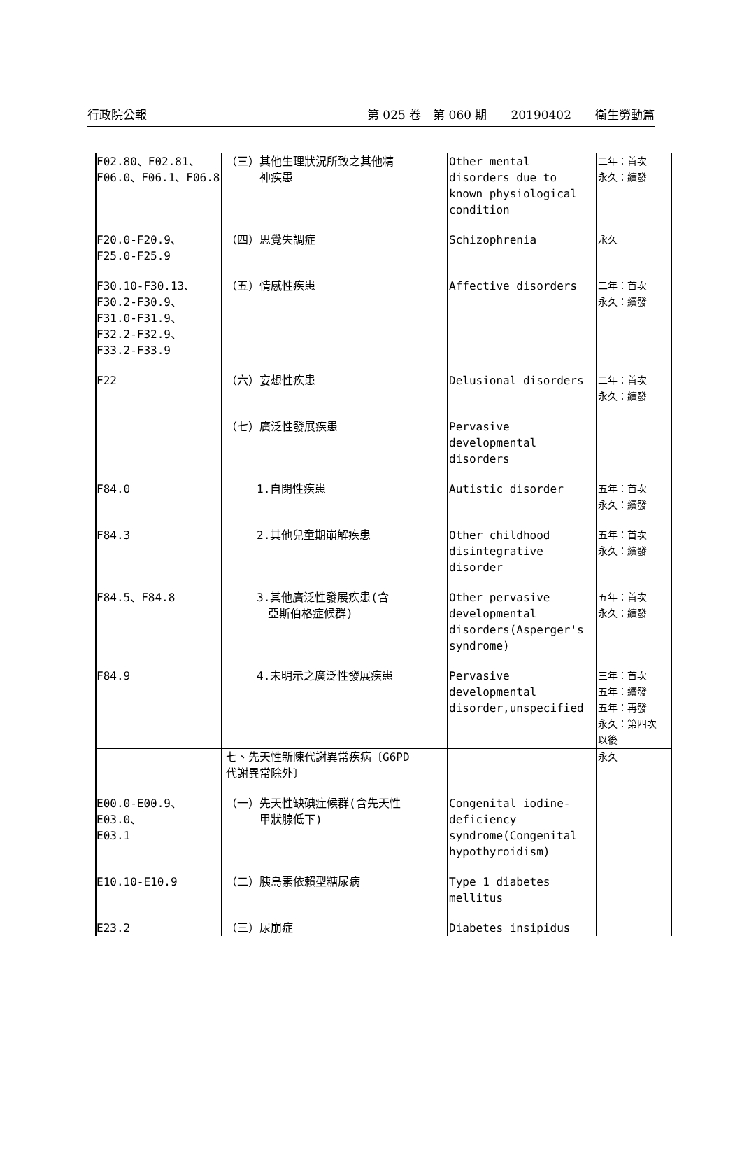行政院公報 第 025 卷　第 060 期　　20190402　　衛生勞動篇
| F02.80、F02.81、 F06.0、F06.1、F06.8 | （三）其他生理狀況所致之其他精 神疾患 | Other mental disorders due to known physiological condition | 二年：首次 永久：續發 |
| F20.0-F20.9、 F25.0-F25.9 | （四）思覺失調症 | Schizophrenia | 永久 |
| F30.10-F30.13、 F30.2-F30.9、 F31.0-F31.9、 F32.2-F32.9、 F33.2-F33.9 | （五）情感性疾患 | Affective disorders | 二年：首次 永久：續發 |
| F22 | （六）妄想性疾患 | Delusional disorders | 二年：首次 永久：續發 |
| | （七）廣泛性發展疾患 | Pervasive developmental disorders | |
| F84.0 | 1.自閉性疾患 | Autistic disorder | 五年：首次 永久：續發 |
| F84.3 | 2.其他兒童期崩解疾患 | Other childhood disintegrative disorder | 五年：首次 永久：續發 |
| F84.5、F84.8 | 3.其他廣泛性發展疾患(含 亞斯伯格症候群) | Other pervasive developmental disorders(Asperger's syndrome) | 五年：首次 永久：續發 |
| F84.9 | 4.未明示之廣泛性發展疾患 | Pervasive developmental disorder,unspecified | 三年：首次 五年：續發 五年：再發 永久：第四次 以後 |
| | 七、先天性新陳代謝異常疾病〔G6PD 代謝異常除外〕 | | 永久 |
| E00.0-E00.9、E03.0、 E03.1 | （一）先天性缺碘症候群(含先天性 甲狀腺低下) | Congenital iodine-deficiency syndrome(Congenital hypothyroidism) | |
| E10.10-E10.9 | （二）胰島素依賴型糖尿病 | Type 1 diabetes mellitus | |
| E23.2 | （三）尿崩症 | Diabetes insipidus | |